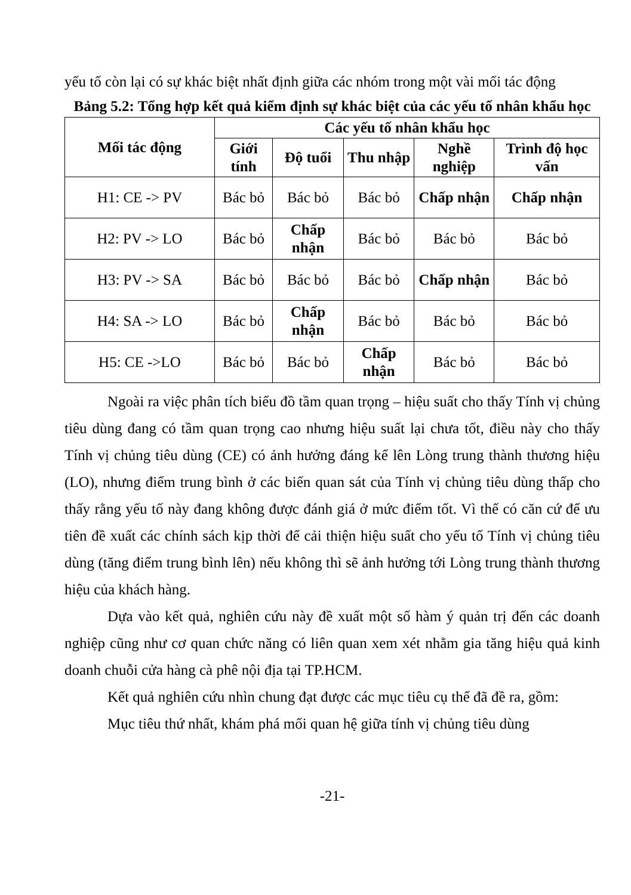yếu tố còn lại có sự khác biệt nhất định giữa các nhóm trong một vài mối tác động
Bảng 5.2: Tổng hợp kết quả kiểm định sự khác biệt của các yếu tố nhân khẩu học
| Mối tác động | Các yếu tố nhân khẩu học | | | | |
| --- | --- | --- | --- | --- | --- |
| | Giới tính | Độ tuổi | Thu nhập | Nghề nghiệp | Trình độ học vấn |
| H1: CE -> PV | Bác bỏ | Bác bỏ | Bác bỏ | Chấp nhận | Chấp nhận |
| H2: PV -> LO | Bác bỏ | Chấp nhận | Bác bỏ | Bác bỏ | Bác bỏ |
| H3: PV -> SA | Bác bỏ | Bác bỏ | Bác bỏ | Chấp nhận | Bác bỏ |
| H4: SA -> LO | Bác bỏ | Chấp nhận | Bác bỏ | Bác bỏ | Bác bỏ |
| H5: CE ->LO | Bác bỏ | Bác bỏ | Chấp nhận | Bác bỏ | Bác bỏ |
Ngoài ra việc phân tích biểu đồ tầm quan trọng – hiệu suất cho thấy Tính vị chủng tiêu dùng đang có tầm quan trọng cao nhưng hiệu suất lại chưa tốt, điều này cho thấy Tính vị chủng tiêu dùng (CE) có ảnh hưởng đáng kể lên Lòng trung thành thương hiệu (LO), nhưng điểm trung bình ở các biến quan sát của Tính vị chủng tiêu dùng thấp cho thấy rằng yếu tố này đang không được đánh giá ở mức điểm tốt. Vì thế có căn cứ để ưu tiên đề xuất các chính sách kịp thời để cải thiện hiệu suất cho yếu tố Tính vị chủng tiêu dùng (tăng điểm trung bình lên) nếu không thì sẽ ảnh hưởng tới Lòng trung thành thương hiệu của khách hàng.
Dựa vào kết quả, nghiên cứu này đề xuất một số hàm ý quản trị đến các doanh nghiệp cũng như cơ quan chức năng có liên quan xem xét nhằm gia tăng hiệu quả kinh doanh chuỗi cửa hàng cà phê nội địa tại TP.HCM.
Kết quả nghiên cứu nhìn chung đạt được các mục tiêu cụ thể đã đề ra, gồm:
Mục tiêu thứ nhất, khám phá mối quan hệ giữa tính vị chủng tiêu dùng
-21-